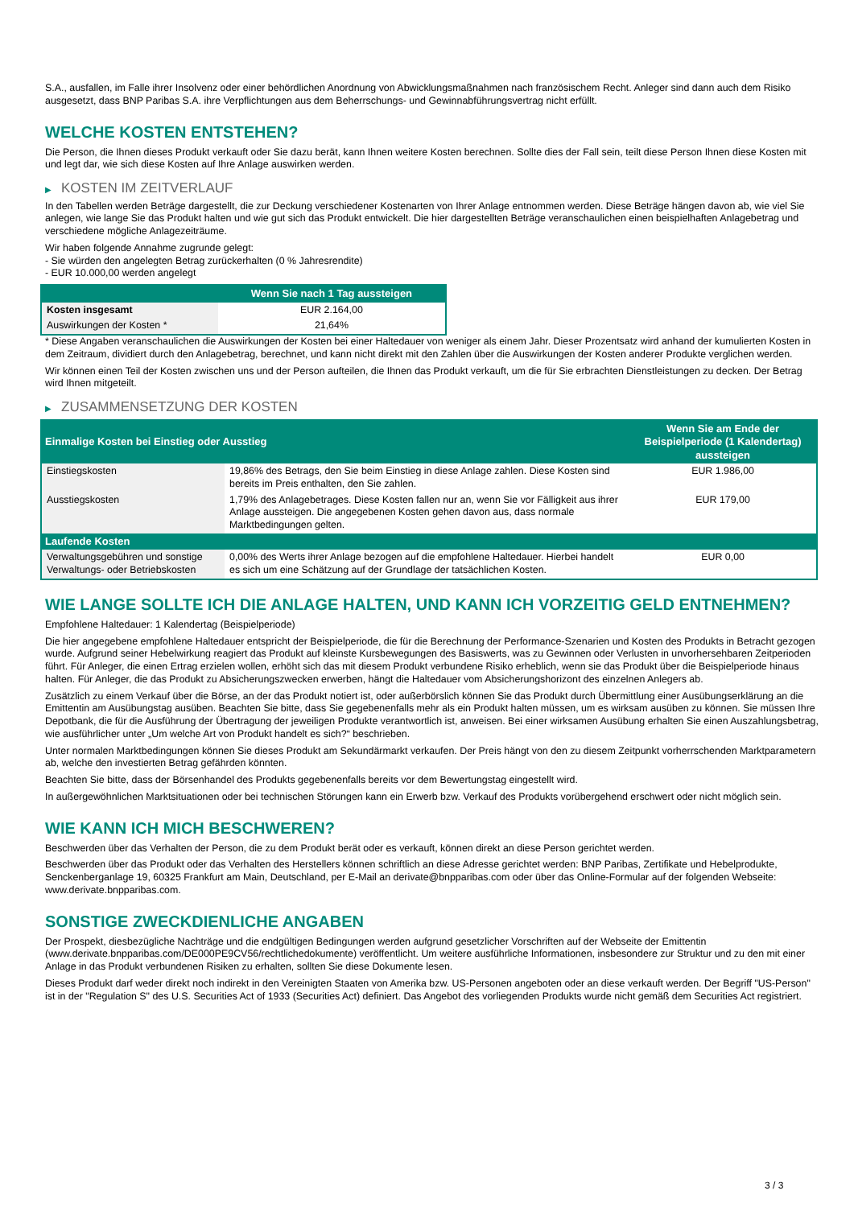S.A., ausfallen, im Falle ihrer Insolvenz oder einer behördlichen Anordnung von Abwicklungsmaßnahmen nach französischem Recht. Anleger sind dann auch dem Risiko ausgesetzt, dass BNP Paribas S.A. ihre Verpflichtungen aus dem Beherrschungs- und Gewinnabführungsvertrag nicht erfüllt.
WELCHE KOSTEN ENTSTEHEN?
Die Person, die Ihnen dieses Produkt verkauft oder Sie dazu berät, kann Ihnen weitere Kosten berechnen. Sollte dies der Fall sein, teilt diese Person Ihnen diese Kosten mit und legt dar, wie sich diese Kosten auf Ihre Anlage auswirken werden.
▶ KOSTEN IM ZEITVERLAUF
In den Tabellen werden Beträge dargestellt, die zur Deckung verschiedener Kostenarten von Ihrer Anlage entnommen werden. Diese Beträge hängen davon ab, wie viel Sie anlegen, wie lange Sie das Produkt halten und wie gut sich das Produkt entwickelt. Die hier dargestellten Beträge veranschaulichen einen beispielhaften Anlagebetrag und verschiedene mögliche Anlagezeiträume.
Wir haben folgende Annahme zugrunde gelegt:
- Sie würden den angelegten Betrag zurückerhalten (0 % Jahresrendite)
- EUR 10.000,00 werden angelegt
| | Wenn Sie nach 1 Tag aussteigen |
| --- | --- |
| Kosten insgesamt | EUR 2.164,00 |
| Auswirkungen der Kosten * | 21,64% |
* Diese Angaben veranschaulichen die Auswirkungen der Kosten bei einer Haltedauer von weniger als einem Jahr. Dieser Prozentsatz wird anhand der kumulierten Kosten in dem Zeitraum, dividiert durch den Anlagebetrag, berechnet, und kann nicht direkt mit den Zahlen über die Auswirkungen der Kosten anderer Produkte verglichen werden.
Wir können einen Teil der Kosten zwischen uns und der Person aufteilen, die Ihnen das Produkt verkauft, um die für Sie erbrachten Dienstleistungen zu decken. Der Betrag wird Ihnen mitgeteilt.
▶ ZUSAMMENSETZUNG DER KOSTEN
| Einmalige Kosten bei Einstieg oder Ausstieg | | Wenn Sie am Ende der Beispielperiode (1 Kalendertag) aussteigen |
| --- | --- | --- |
| Einstiegskosten | 19,86% des Betrags, den Sie beim Einstieg in diese Anlage zahlen. Diese Kosten sind bereits im Preis enthalten, den Sie zahlen. | EUR 1.986,00 |
| Ausstiegskosten | 1,79% des Anlagebetrages. Diese Kosten fallen nur an, wenn Sie vor Fälligkeit aus ihrer Anlage aussteigen. Die angegebenen Kosten gehen davon aus, dass normale Marktbedingungen gelten. | EUR 179,00 |
| Laufende Kosten | | |
| Verwaltungsgebühren und sonstige Verwaltungs- oder Betriebskosten | 0,00% des Werts ihrer Anlage bezogen auf die empfohlene Haltedauer. Hierbei handelt es sich um eine Schätzung auf der Grundlage der tatsächlichen Kosten. | EUR 0,00 |
WIE LANGE SOLLTE ICH DIE ANLAGE HALTEN, UND KANN ICH VORZEITIG GELD ENTNEHMEN?
Empfohlene Haltedauer: 1 Kalendertag (Beispielperiode)
Die hier angegebene empfohlene Haltedauer entspricht der Beispielperiode, die für die Berechnung der Performance-Szenarien und Kosten des Produkts in Betracht gezogen wurde. Aufgrund seiner Hebelwirkung reagiert das Produkt auf kleinste Kursbewegungen des Basiswerts, was zu Gewinnen oder Verlusten in unvorhersehbaren Zeitperioden führt. Für Anleger, die einen Ertrag erzielen wollen, erhöht sich das mit diesem Produkt verbundene Risiko erheblich, wenn sie das Produkt über die Beispielperiode hinaus halten. Für Anleger, die das Produkt zu Absicherungszwecken erwerben, hängt die Haltedauer vom Absicherungshorizont des einzelnen Anlegers ab.
Zusätzlich zu einem Verkauf über die Börse, an der das Produkt notiert ist, oder außerbörslich können Sie das Produkt durch Übermittlung einer Ausübungserklärung an die Emittentin am Ausübungstag ausüben. Beachten Sie bitte, dass Sie gegebenenfalls mehr als ein Produkt halten müssen, um es wirksam ausüben zu können. Sie müssen Ihre Depotbank, die für die Ausführung der Übertragung der jeweiligen Produkte verantwortlich ist, anweisen. Bei einer wirksamen Ausübung erhalten Sie einen Auszahlungsbetrag, wie ausführlicher unter „Um welche Art von Produkt handelt es sich?“ beschrieben.
Unter normalen Marktbedingungen können Sie dieses Produkt am Sekundärmarkt verkaufen. Der Preis hängt von den zu diesem Zeitpunkt vorherrschenden Marktparametern ab, welche den investierten Betrag gefährden könnten.
Beachten Sie bitte, dass der Börsenhandel des Produkts gegebenenfalls bereits vor dem Bewertungstag eingestellt wird.
In außergewöhnlichen Marktsituationen oder bei technischen Störungen kann ein Erwerb bzw. Verkauf des Produkts vorübergehend erschwert oder nicht möglich sein.
WIE KANN ICH MICH BESCHWEREN?
Beschwerden über das Verhalten der Person, die zu dem Produkt berät oder es verkauft, können direkt an diese Person gerichtet werden.
Beschwerden über das Produkt oder das Verhalten des Herstellers können schriftlich an diese Adresse gerichtet werden: BNP Paribas, Zertifikate und Hebelprodukte, Senckenberganlage 19, 60325 Frankfurt am Main, Deutschland, per E-Mail an derivate@bnpparibas.com oder über das Online-Formular auf der folgenden Webseite: www.derivate.bnpparibas.com.
SONSTIGE ZWECKDIENLICHE ANGABEN
Der Prospekt, diesbezügliche Nachträge und die endgültigen Bedingungen werden aufgrund gesetzlicher Vorschriften auf der Webseite der Emittentin (www.derivate.bnpparibas.com/DE000PE9CV56/rechtlichedokumente) veröffentlicht. Um weitere ausführliche Informationen, insbesondere zur Struktur und zu den mit einer Anlage in das Produkt verbundenen Risiken zu erhalten, sollten Sie diese Dokumente lesen.
Dieses Produkt darf weder direkt noch indirekt in den Vereinigten Staaten von Amerika bzw. US-Personen angeboten oder an diese verkauft werden. Der Begriff "US-Person" ist in der "Regulation S" des U.S. Securities Act of 1933 (Securities Act) definiert. Das Angebot des vorliegenden Produkts wurde nicht gemäß dem Securities Act registriert.
3 / 3